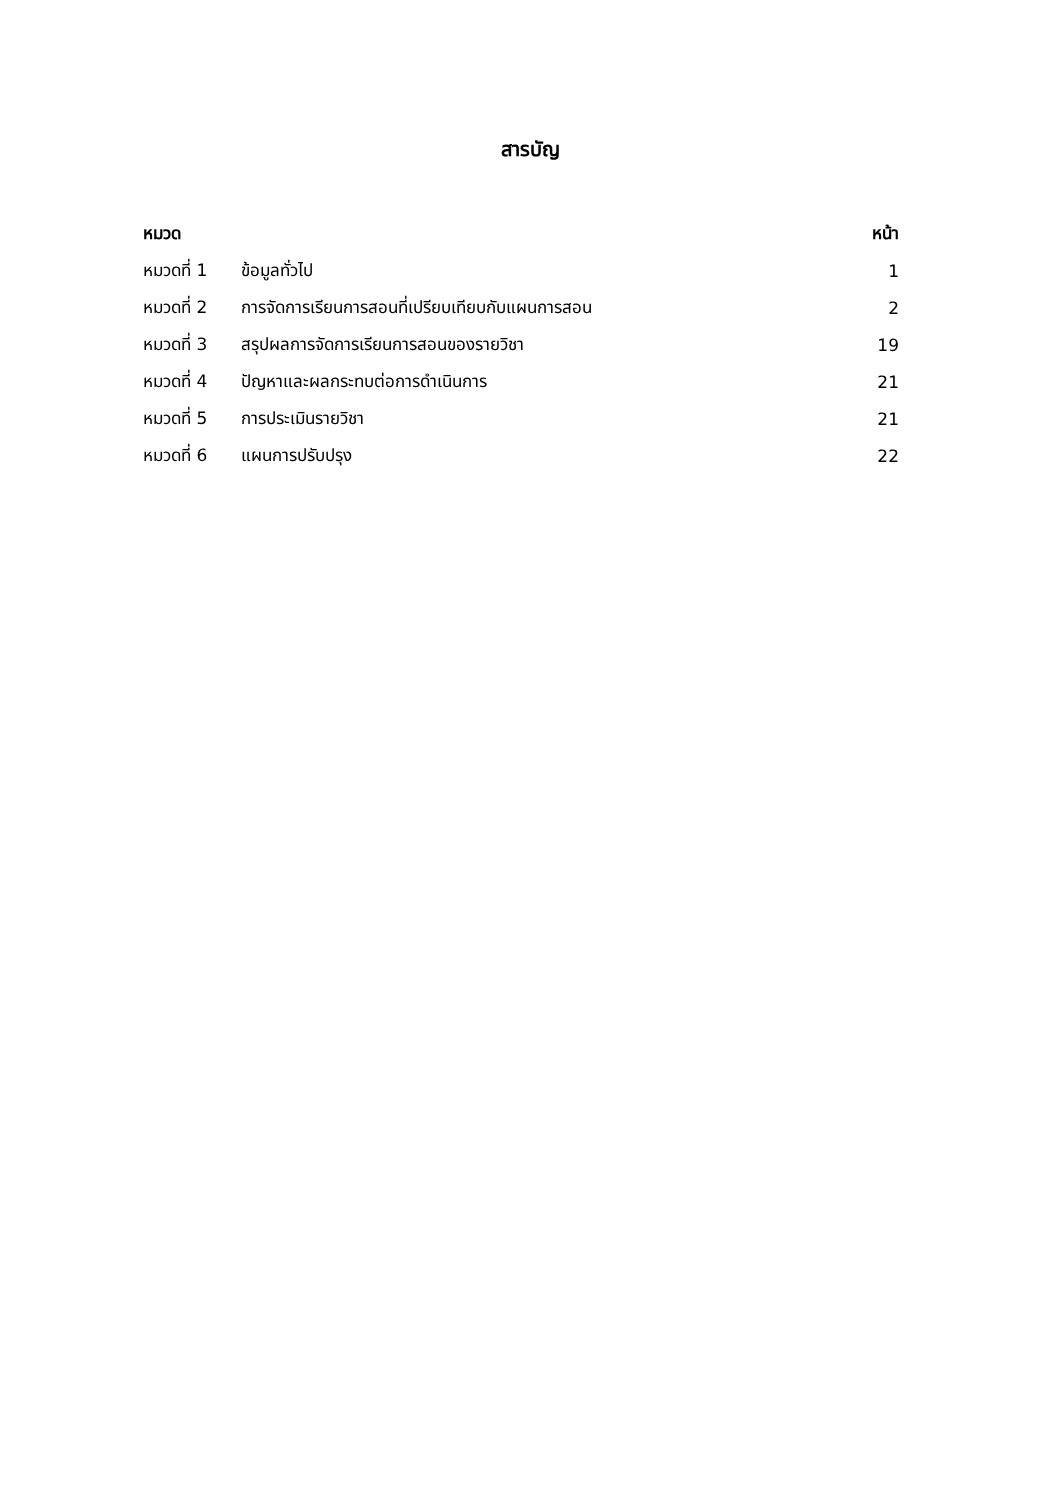สารบัญ
| หมวด | | หน้า |
| --- | --- | --- |
| หมวดที่ 1 | ข้อมูลทั่วไป | 1 |
| หมวดที่ 2 | การจัดการเรียนการสอนที่เปรียบเทียบกับแผนการสอน | 2 |
| หมวดที่ 3 | สรุปผลการจัดการเรียนการสอนของรายวิชา | 19 |
| หมวดที่ 4 | ปัญหาและผลกระทบต่อการดำเนินการ | 21 |
| หมวดที่ 5 | การประเมินรายวิชา | 21 |
| หมวดที่ 6 | แผนการปรับปรุง | 22 |